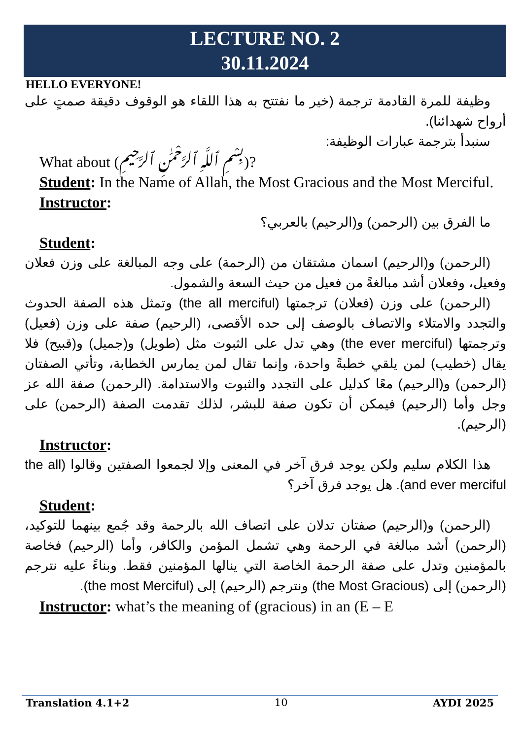LECTURE NO. 2
30.11.2024
HELLO EVERYONE!
وظيفة للمرة القادمة ترجمة (خير ما نفتتح به هذا اللقاء هو الوقوف دقيقة صمتٍ على أرواح شهدائنا).
سنبدأ بترجمة عبارات الوظيفة:
What about (بِسْمِ ٱللَّهِ ٱلرَّحْمَٰنِ ٱلرَّحِيمِ)?
Student: In the Name of Allah, the Most Gracious and the Most Merciful.
Instructor:
ما الفرق بين (الرحمن) و(الرحيم) بالعربي؟
Student:
(الرحمن) و(الرحيم) اسمان مشتقان من (الرحمة) على وجه المبالغة على وزن فعلان وفعيل، وفعلان أشد مبالغةً من فعيل من حيث السعة والشمول.
(الرحمن) على وزن (فعلان) ترجمتها (the all merciful) وتمثل هذه الصفة الحدوث والتجدد والامتلاء والاتصاف بالوصف إلى حده الأقصى، (الرحيم) صفة على وزن (فعيل) وترجمتها (the ever merciful) وهي تدل على الثبوت مثل (طويل) و(جميل) و(قبيح) فلا يقال (خطيب) لمن يلقي خطبةً واحدة، وإنما تقال لمن يمارس الخطابة، وتأتي الصفتان (الرحمن) و(الرحيم) معًا كدليل على التجدد والثبوت والاستدامة. (الرحمن) صفة الله عز وجل وأما (الرحيم) فيمكن أن تكون صفة للبشر، لذلك تقدمت الصفة (الرحمن) على (الرحيم).
Instructor:
هذا الكلام سليم ولكن يوجد فرق آخر في المعنى وإلا لجمعوا الصفتين وقالوا (the all and ever merciful). هل يوجد فرق آخر؟
Student:
(الرحمن) و(الرحيم) صفتان تدلان على اتصاف الله بالرحمة وقد جُمع بينهما للتوكيد، (الرحمن) أشد مبالغة في الرحمة وهي تشمل المؤمن والكافر، وأما (الرحيم) فخاصة بالمؤمنين وتدل على صفة الرحمة الخاصة التي ينالها المؤمنين فقط. وبناءً عليه نترجم (الرحمن) إلى (the Most Gracious) ونترجم (الرحيم) إلى (the most Merciful).
Instructor: what’s the meaning of (gracious) in an (E – E
Translation 4.1+2 10 AYDI 2025